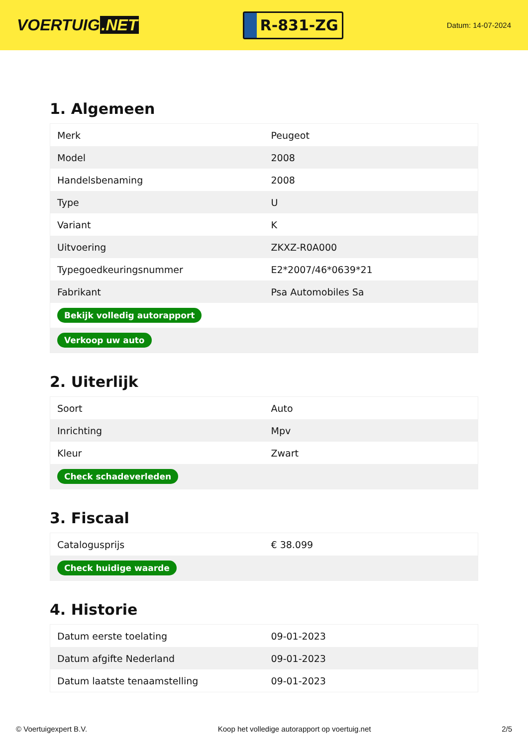VOERTUIG.NET
R-831-ZG
Datum: 14-07-2024
1. Algemeen
| Merk | Peugeot |
| Model | 2008 |
| Handelsbenaming | 2008 |
| Type | U |
| Variant | K |
| Uitvoering | ZKXZ-R0A000 |
| Typegoedkeuringsnummer | E2*2007/46*0639*21 |
| Fabrikant | Psa Automobiles Sa |
| Bekijk volledig autorapport | |
| Verkoop uw auto | |
2. Uiterlijk
| Soort | Auto |
| Inrichting | Mpv |
| Kleur | Zwart |
| Check schadeverleden | |
3. Fiscaal
| Catalogusprijs | € 38.099 |
| Check huidige waarde | |
4. Historie
| Datum eerste toelating | 09-01-2023 |
| Datum afgifte Nederland | 09-01-2023 |
| Datum laatste tenaamstelling | 09-01-2023 |
© Voertuigexpert B.V. Koop het volledige autorapport op voertuig.net 2/5